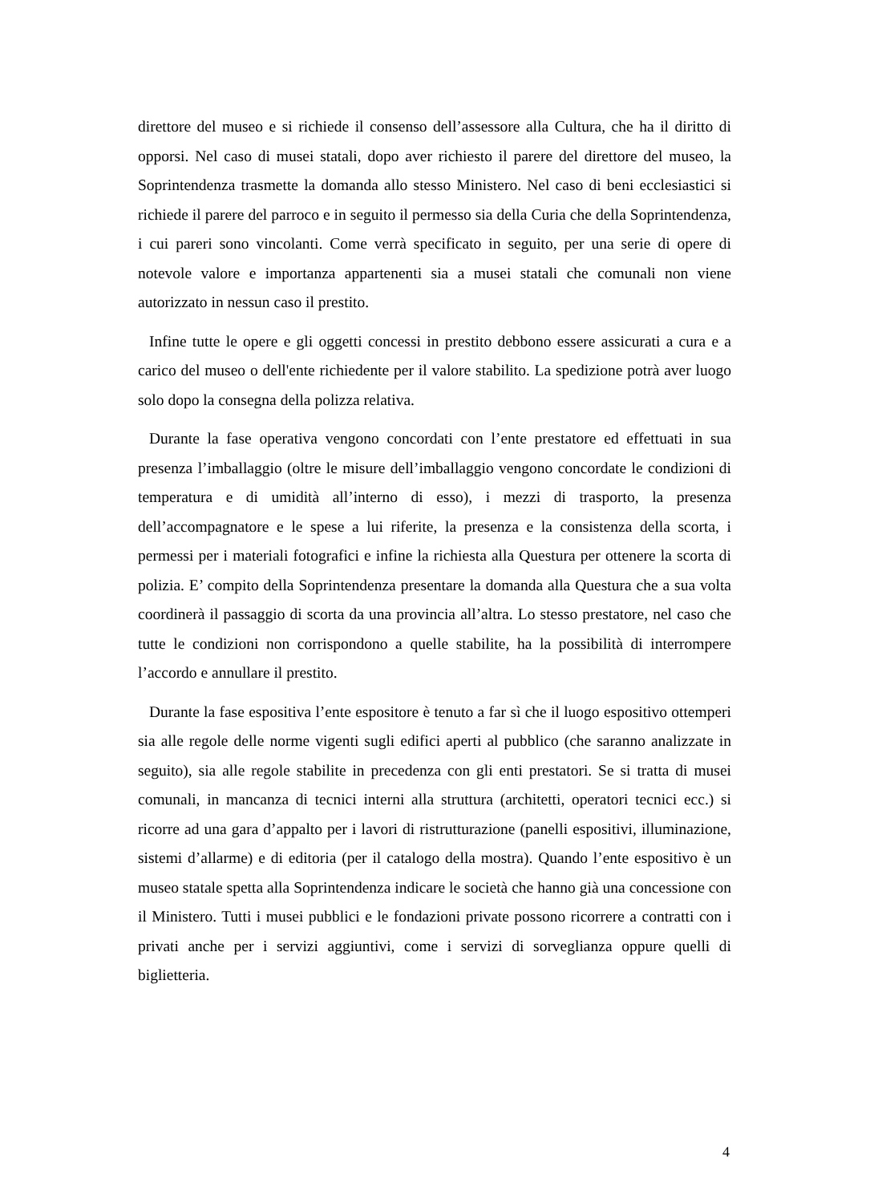direttore del museo e si richiede il consenso dell’assessore alla Cultura, che ha il diritto di opporsi. Nel caso di musei statali, dopo aver richiesto il parere del direttore del museo, la Soprintendenza trasmette la domanda allo stesso Ministero. Nel caso di beni ecclesiastici si richiede il parere del parroco e in seguito il permesso sia della Curia che della Soprintendenza, i cui pareri sono vincolanti. Come verrà specificato in seguito, per una serie di opere di notevole valore e importanza appartenenti sia a musei statali che comunali non viene autorizzato in nessun caso il prestito.
Infine tutte le opere e gli oggetti concessi in prestito debbono essere assicurati a cura e a carico del museo o dell'ente richiedente per il valore stabilito. La spedizione potrà aver luogo solo dopo la consegna della polizza relativa.
Durante la fase operativa vengono concordati con l’ente prestatore ed effettuati in sua presenza l’imballaggio (oltre le misure dell’imballaggio vengono concordate le condizioni di temperatura e di umidità all’interno di esso), i mezzi di trasporto, la presenza dell’accompagnatore e le spese a lui riferite, la presenza e la consistenza della scorta, i permessi per i materiali fotografici e infine la richiesta alla Questura per ottenere la scorta di polizia. E’ compito della Soprintendenza presentare la domanda alla Questura che a sua volta coordinerà il passaggio di scorta da una provincia all’altra. Lo stesso prestatore, nel caso che tutte le condizioni non corrispondono a quelle stabilite, ha la possibilità di interrompere l’accordo e annullare il prestito.
Durante la fase espositiva l’ente espositore è tenuto a far sì che il luogo espositivo ottemperi sia alle regole delle norme vigenti sugli edifici aperti al pubblico (che saranno analizzate in seguito), sia alle regole stabilite in precedenza con gli enti prestatori. Se si tratta di musei comunali, in mancanza di tecnici interni alla struttura (architetti, operatori tecnici ecc.) si ricorre ad una gara d’appalto per i lavori di ristrutturazione (panelli espositivi, illuminazione, sistemi d’allarme) e di editoria (per il catalogo della mostra). Quando l’ente espositivo è un museo statale spetta alla Soprintendenza indicare le società che hanno già una concessione con il Ministero. Tutti i musei pubblici e le fondazioni private possono ricorrere a contratti con i privati anche per i servizi aggiuntivi, come i servizi di sorveglianza oppure quelli di biglietteria.
4